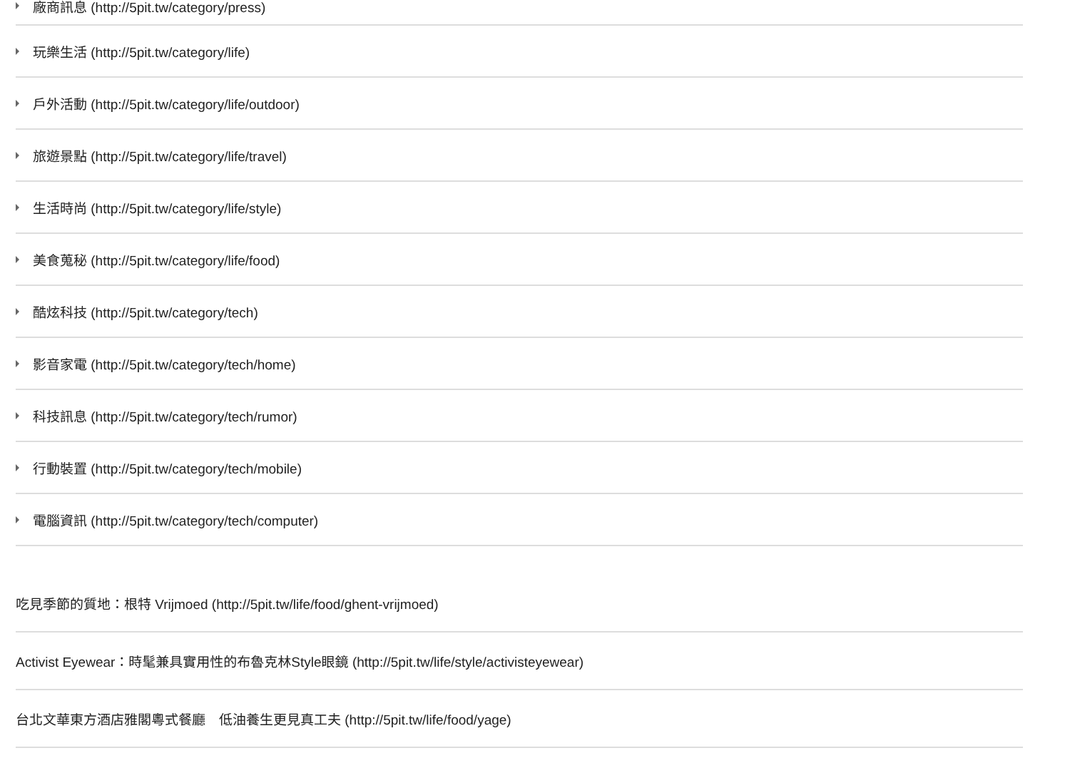廠商訊息 (http://5pit.tw/category/press)
玩樂生活 (http://5pit.tw/category/life)
戶外活動 (http://5pit.tw/category/life/outdoor)
旅遊景點 (http://5pit.tw/category/life/travel)
生活時尚 (http://5pit.tw/category/life/style)
美食蒐秘 (http://5pit.tw/category/life/food)
酷炫科技 (http://5pit.tw/category/tech)
影音家電 (http://5pit.tw/category/tech/home)
科技訊息 (http://5pit.tw/category/tech/rumor)
行動裝置 (http://5pit.tw/category/tech/mobile)
電腦資訊 (http://5pit.tw/category/tech/computer)
吃見季節的質地：根特 Vrijmoed (http://5pit.tw/life/food/ghent-vrijmoed)
Activist Eyewear：時髦兼具實用性的布魯克林Style眼鏡 (http://5pit.tw/life/style/activisteyewear)
台北文華東方酒店雅閣粵式餐廳　低油養生更見真工夫 (http://5pit.tw/life/food/yage)